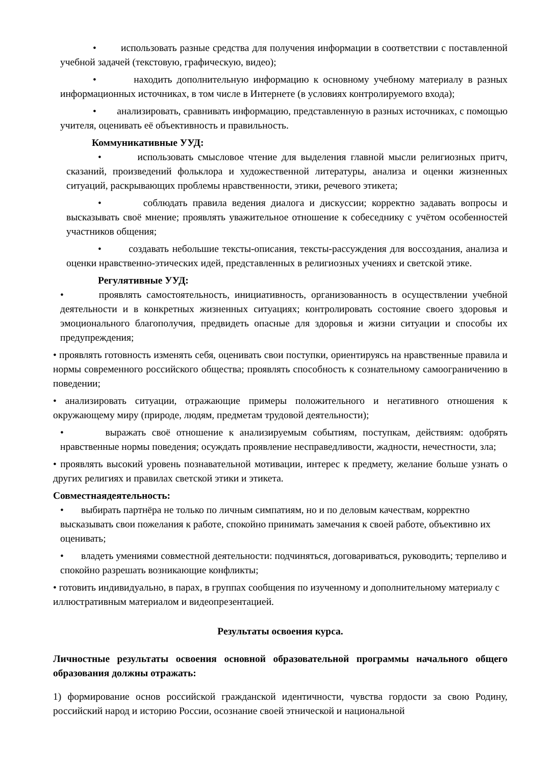• использовать разные средства для получения информации в соответствии с поставленной учебной задачей (текстовую, графическую, видео);
• находить дополнительную информацию к основному учебному материалу в разных информационных источниках, в том числе в Интернете (в условиях контролируемого входа);
• анализировать, сравнивать информацию, представленную в разных источниках, с помощью учителя, оценивать её объективность и правильность.
Коммуникативные УУД:
• использовать смысловое чтение для выделения главной мысли религиозных притч, сказаний, произведений фольклора и художественной литературы, анализа и оценки жизненных ситуаций, раскрывающих проблемы нравственности, этики, речевого этикета;
• соблюдать правила ведения диалога и дискуссии; корректно задавать вопросы и высказывать своё мнение; проявлять уважительное отношение к собеседнику с учётом особенностей участников общения;
• создавать небольшие тексты-описания, тексты-рассуждения для воссоздания, анализа и оценки нравственно-этических идей, представленных в религиозных учениях и светской этике.
Регулятивные УУД:
• проявлять самостоятельность, инициативность, организованность в осуществлении учебной деятельности и в конкретных жизненных ситуациях; контролировать состояние своего здоровья и эмоционального благополучия, предвидеть опасные для здоровья и жизни ситуации и способы их предупреждения;
• проявлять готовность изменять себя, оценивать свои поступки, ориентируясь на нравственные правила и нормы современного российского общества; проявлять способность к сознательному самоограничению в поведении;
• анализировать ситуации, отражающие примеры положительного и негативного отношения к окружающему миру (природе, людям, предметам трудовой деятельности);
• выражать своё отношение к анализируемым событиям, поступкам, действиям: одобрять нравственные нормы поведения; осуждать проявление несправедливости, жадности, нечестности, зла;
• проявлять высокий уровень познавательной мотивации, интерес к предмету, желание больше узнать о других религиях и правилах светской этики и этикета.
Совместнаядеятельность:
• выбирать партнёра не только по личным симпатиям, но и по деловым качествам, корректно высказывать свои пожелания к работе, спокойно принимать замечания к своей работе, объективно их оценивать;
• владеть умениями совместной деятельности: подчиняться, договариваться, руководить; терпеливо и спокойно разрешать возникающие конфликты;
• готовить индивидуально, в парах, в группах сообщения по изученному и дополнительному материалу с иллюстративным материалом и видеопрезентацией.
Результаты освоения курса.
Личностные результаты освоения основной образовательной программы начального общего образования должны отражать:
1) формирование основ российской гражданской идентичности, чувства гордости за свою Родину, российский народ и историю России, осознание своей этнической и национальной